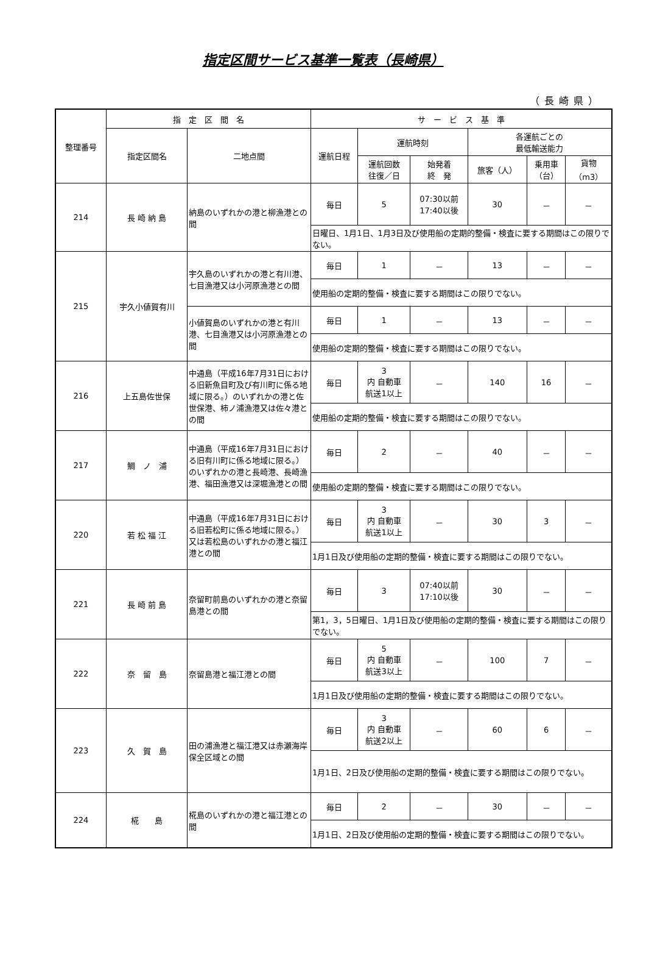指定区間サービス基準一覧表（長崎県）
（長崎県）
| 整理番号 | 指 定 区 間 名 | | サ ー ビ ス 基 準 | | | | | |
| --- | --- | --- | --- | --- | --- | --- | --- | --- |
| | 指定区間名 | 二地点間 | 運航日程 | 運航時刻 | | 各運航ごとの 最低輸送能力 | | |
| | | | | 運航回数 往復／日 | 始発着 終 発 | 旅客（人） | 乗用車 （台） | 貨物 （m3） |
| 214 | 長 崎 納 島 | 納島のいずれかの港と柳漁港との間 | 毎日 | 5 | 07:30以前 17:40以後 | 30 | － | － |
| | | | 日曜日、1月1日、1月3日及び使用船の定期的整備・検査に要する期間はこの限りでない。 | | | | | |
| 215 | 宇久小値賀有川 | 宇久島のいずれかの港と有川港、七目漁港又は小河原漁港との間 | 毎日 | 1 | － | 13 | － | － |
| | | | 使用船の定期的整備・検査に要する期間はこの限りでない。 | | | | | |
| | | 小値賀島のいずれかの港と有川港、七目漁港又は小河原漁港との間 | 毎日 | 1 | － | 13 | － | － |
| | | | 使用船の定期的整備・検査に要する期間はこの限りでない。 | | | | | |
| 216 | 上五島佐世保 | 中通島（平成16年7月31日における旧新魚目町及び有川町に係る地域に限る。）のいずれかの港と佐世保港、柿ノ浦漁港又は佐々港との間 | 毎日 | 3 内 自動車 航送1以上 | － | 140 | 16 | － |
| | | | 使用船の定期的整備・検査に要する期間はこの限りでない。 | | | | | |
| 217 | 鯛 ノ 浦 | 中通島（平成16年7月31日における旧有川町に係る地域に限る。）のいずれかの港と長崎港、長崎漁港、福田漁港又は深堀漁港との間 | 毎日 | 2 | － | 40 | － | － |
| | | | 使用船の定期的整備・検査に要する期間はこの限りでない。 | | | | | |
| 220 | 若 松 福 江 | 中通島（平成16年7月31日における旧若松町に係る地域に限る。）又は若松島のいずれかの港と福江港との間 | 毎日 | 3 内 自動車 航送1以上 | － | 30 | 3 | － |
| | | | 1月1日及び使用船の定期的整備・検査に要する期間はこの限りでない。 | | | | | |
| 221 | 長 崎 前 島 | 奈留町前島のいずれかの港と奈留島港との間 | 毎日 | 3 | 07:40以前 17:10以後 | 30 | － | － |
| | | | 第1，3，5日曜日、1月1日及び使用船の定期的整備・検査に要する期間はこの限りでない。 | | | | | |
| 222 | 奈 留 島 | 奈留島港と福江港との間 | 毎日 | 5 内 自動車 航送3以上 | － | 100 | 7 | － |
| | | | 1月1日及び使用船の定期的整備・検査に要する期間はこの限りでない。 | | | | | |
| 223 | 久 賀 島 | 田の浦漁港と福江港又は赤瀬海岸保全区域との間 | 毎日 | 3 内 自動車 航送2以上 | － | 60 | 6 | － |
| | | | 1月1日、2日及び使用船の定期的整備・検査に要する期間はこの限りでない。 | | | | | |
| 224 | 椛 島 | 椛島のいずれかの港と福江港との間 | 毎日 | 2 | － | 30 | － | － |
| | | | 1月1日、2日及び使用船の定期的整備・検査に要する期間はこの限りでない。 | | | | | |